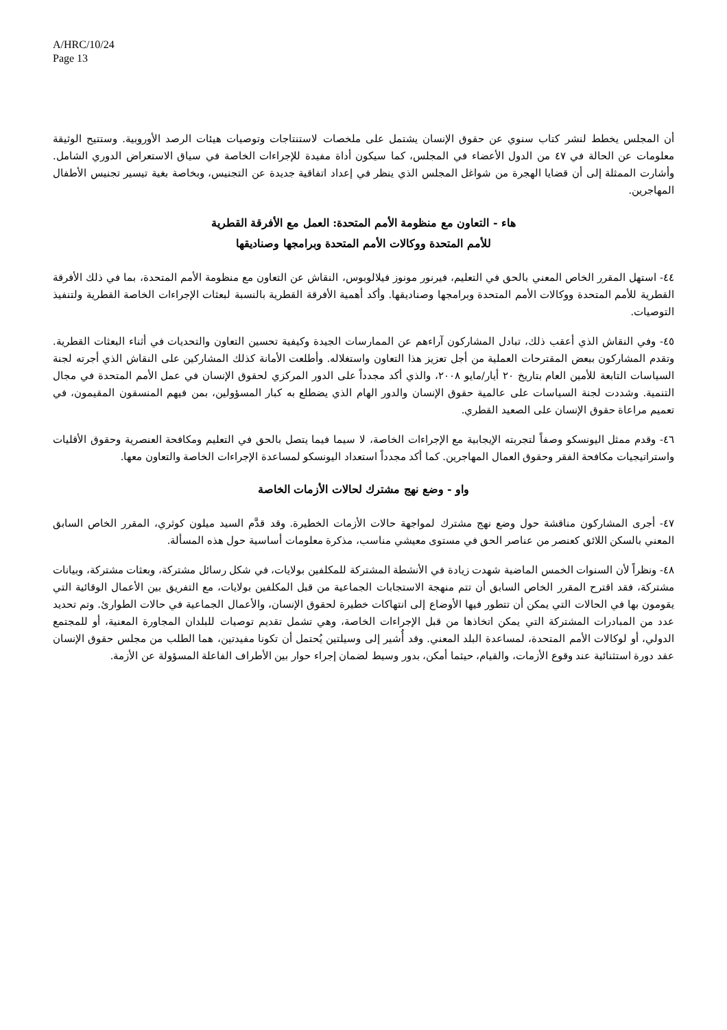A/HRC/10/24
Page 13
أن المجلس يخطط لنشر كتاب سنوي عن حقوق الإنسان يشتمل على ملخصات لاستنتاجات وتوصيات هيئات الرصد الأوروبية. وستتيح الوثيقة معلومات عن الحالة في ٤٧ من الدول الأعضاء في المجلس، كما سيكون أداة مفيدة للإجراءات الخاصة في سياق الاستعراض الدوري الشامل. وأشارت الممثلة إلى أن قضايا الهجرة من شواغل المجلس الذي ينظر في إعداد اتفاقية جديدة عن التجنيس، وبخاصة بغية تيسير تجنيس الأطفال المهاجرين.
هاء - التعاون مع منظومة الأمم المتحدة: العمل مع الأفرقة القطرية
للأمم المتحدة ووكالات الأمم المتحدة وبرامجها وصناديقها
٤٤- استهل المقرر الخاص المعني بالحق في التعليم، فيرنور مونوز فيلالوبوس، النقاش عن التعاون مع منظومة الأمم المتحدة، بما في ذلك الأفرقة القطرية للأمم المتحدة ووكالات الأمم المتحدة وبرامجها وصناديقها. وأكد أهمية الأفرقة القطرية بالنسبة لبعثات الإجراءات الخاصة القطرية ولتنفيذ التوصيات.
٤٥- وفي النقاش الذي أعقب ذلك، تبادل المشاركون آراءهم عن الممارسات الجيدة وكيفية تحسين التعاون والتحديات في أثناء البعثات القطرية. وتقدم المشاركون ببعض المقترحات العملية من أجل تعزيز هذا التعاون واستغلاله. وأطلعت الأمانة كذلك المشاركين على النقاش الذي أجرته لجنة السياسات التابعة للأمين العام بتاريخ ٢٠ أيار/مايو ٢٠٠٨، والذي أكد مجدداً على الدور المركزي لحقوق الإنسان في عمل الأمم المتحدة في مجال التنمية. وشددت لجنة السياسات على عالمية حقوق الإنسان والدور الهام الذي يضطلع به كبار المسؤولين، بمن فيهم المنسقون المقيمون، في تعميم مراعاة حقوق الإنسان على الصعيد القطري.
٤٦- وقدم ممثل اليونسكو وصفاً لتجربته الإيجابية مع الإجراءات الخاصة، لا سيما فيما يتصل بالحق في التعليم ومكافحة العنصرية وحقوق الأقليات واستراتيجيات مكافحة الفقر وحقوق العمال المهاجرين. كما أكد مجدداً استعداد اليونسكو لمساعدة الإجراءات الخاصة والتعاون معها.
واو - وضع نهج مشترك لحالات الأزمات الخاصة
٤٧- أجرى المشاركون مناقشة حول وضع نهج مشترك لمواجهة حالات الأزمات الخطيرة. وقد قدَّم السيد ميلون كوثري، المقرر الخاص السابق المعني بالسكن اللائق كعنصر من عناصر الحق في مستوى معيشي مناسب، مذكرة معلومات أساسية حول هذه المسألة.
٤٨- ونظراً لأن السنوات الخمس الماضية شهدت زيادة في الأنشطة المشتركة للمكلفين بولايات، في شكل رسائل مشتركة، وبعثات مشتركة، وبيانات مشتركة، فقد اقترح المقرر الخاص السابق أن تتم منهجة الاستجابات الجماعية من قبل المكلفين بولايات، مع التفريق بين الأعمال الوقائية التي يقومون بها في الحالات التي يمكن أن تتطور فيها الأوضاع إلى انتهاكات خطيرة لحقوق الإنسان، والأعمال الجماعية في حالات الطوارئ. وتم تحديد عدد من المبادرات المشتركة التي يمكن اتخاذها من قبل الإجراءات الخاصة، وهي تشمل تقديم توصيات للبلدان المجاورة المعنية، أو للمجتمع الدولي، أو لوكالات الأمم المتحدة، لمساعدة البلد المعني. وقد أُشير إلى وسيلتين يُحتمل أن تكونا مفيدتين، هما الطلب من مجلس حقوق الإنسان عقد دورة استثنائية عند وقوع الأزمات، والقيام، حيثما أمكن، بدور وسيط لضمان إجراء حوار بين الأطراف الفاعلة المسؤولة عن الأزمة.